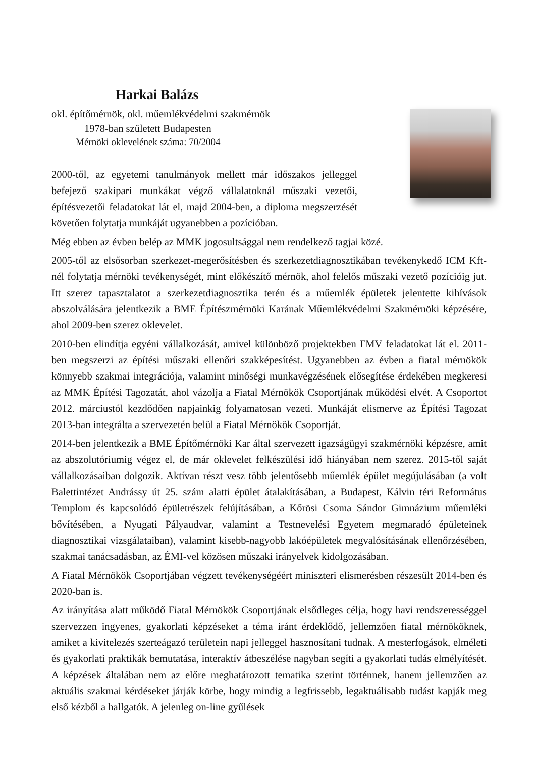Harkai Balázs
okl. építőmérnök, okl. műemlékvédelmi szakmérnök
1978-ban született Budapesten
Mérnöki oklevelének száma: 70/2004
2000-től, az egyetemi tanulmányok mellett már időszakos jelleggel befejező szakipari munkákat végző vállalatoknál műszaki vezetői, építésvezetői feladatokat lát el, majd 2004-ben, a diploma megszerzését követően folytatja munkáját ugyanebben a pozícióban.
Még ebben az évben belép az MMK jogosultsággal nem rendelkező tagjai közé.
2005-től az elsősorban szerkezet-megerősítésben és szerkezetdiagnosztikában tevékenykedő ICM Kft-nél folytatja mérnöki tevékenységét, mint előkészítő mérnök, ahol felelős műszaki vezető pozícióig jut. Itt szerez tapasztalatot a szerkezetdiagnosztika terén és a műemlék épületek jelentette kihívások abszolválására jelentkezik a BME Építészmérnöki Karának Műemlékvédelmi Szakmérnöki képzésére, ahol 2009-ben szerez oklevelet.
2010-ben elindítja egyéni vállalkozását, amivel különböző projektekben FMV feladatokat lát el. 2011-ben megszerzi az építési műszaki ellenőri szakképesítést. Ugyanebben az évben a fiatal mérnökök könnyebb szakmai integrációja, valamint minőségi munkavégzésének elősegítése érdekében megkeresi az MMK Építési Tagozatát, ahol vázolja a Fiatal Mérnökök Csoportjának működési elvét. A Csoportot 2012. márciustól kezdődően napjainkig folyamatosan vezeti. Munkáját elismerve az Építési Tagozat 2013-ban integrálta a szervezetén belül a Fiatal Mérnökök Csoportját.
2014-ben jelentkezik a BME Építőmérnöki Kar által szervezett igazságügyi szakmérnöki képzésre, amit az abszolutóriumig végez el, de már oklevelet felkészülési idő hiányában nem szerez. 2015-től saját vállalkozásaiban dolgozik. Aktívan részt vesz több jelentősebb műemlék épület megújulásában (a volt Balettintézet Andrássy út 25. szám alatti épület átalakításában, a Budapest, Kálvin téri Református Templom és kapcsolódó épületrészek felújításában, a Kőrösi Csoma Sándor Gimnázium műemléki bővítésében, a Nyugati Pályaudvar, valamint a Testnevelési Egyetem megmaradó épületeinek diagnosztikai vizsgálataiban), valamint kisebb-nagyobb lakóépületek megvalósításának ellenőrzésében, szakmai tanácsadásban, az ÉMI-vel közösen műszaki irányelvek kidolgozásában.
A Fiatal Mérnökök Csoportjában végzett tevékenységéért miniszteri elismerésben részesült 2014-ben és 2020-ban is.
Az irányítása alatt működő Fiatal Mérnökök Csoportjának elsődleges célja, hogy havi rendszerességgel szervezzen ingyenes, gyakorlati képzéseket a téma iránt érdeklődő, jellemzően fiatal mérnököknek, amiket a kivitelezés szerteágazó területein napi jelleggel hasznosítani tudnak. A mesterfogások, elméleti és gyakorlati praktikák bemutatása, interaktív átbeszélése nagyban segíti a gyakorlati tudás elmélyítését. A képzések általában nem az előre meghatározott tematika szerint történnek, hanem jellemzően az aktuális szakmai kérdéseket járják körbe, hogy mindig a legfrissebb, legaktuálisabb tudást kapják meg első kézből a hallgatók. A jelenleg on-line gyűlések